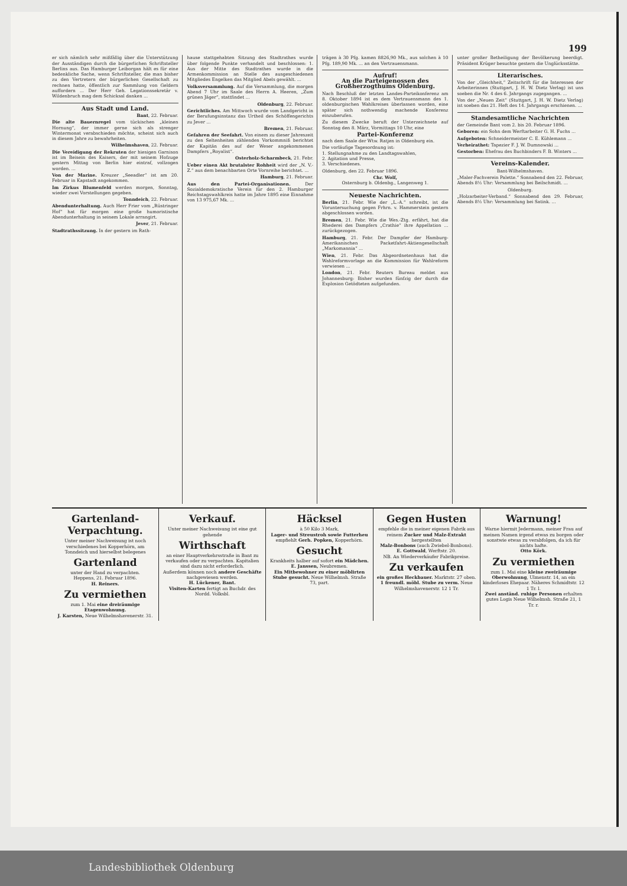199
er sich nämlich sehr mißfällig über die Unterstützung der Ausständigen durch die bürgerlichen Schriftsteller Berlins aus. Das Hamburger Leiborgan hält es für eine bedenkliche Sache, wenn Schriftsteller, die man bisher zu den Vertretern der bürgerlichen Gesellschaft zu rechnen hatte, öffentlich zur Sammlung von Geldern auffordern ... Der Herr Geh. Legationssekretär v. Wildenbruch mag dem Schicksal danken ...
Aus Stadt und Land.
Bant, 22. Februar.
Die alte Bauernregel vom tückischen „kleinen Hornung“, der immer gerne sich als strenger Wintermonat verabschieden möchte, scheint sich auch in diesem Jahre zu bewahrheiten.
Wilhelmshaven, 22. Februar.
Die Vereidigung der Rekruten der hiesigen Garnison ist im Beisein des Kaisers, der mit seinem Hofzuge gestern Mittag von Berlin hier eintraf, vollzogen worden. ...
Von der Marine. Kreuzer „Seeadler“ ist am 20. Februar in Kapstadt angekommen.
Im Zirkus Blumenfeld werden morgen, Sonntag, wieder zwei Vorstellungen gegeben.
Tonndeich, 22. Februar.
Abendunterhaltung. Auch Herr Frier vom „Rüstringer Hof“ hat für morgen eine große humoristische Abendunterhaltung in seinem Lokale arrangirt.
Jever, 21. Februar.
Stadtrathssitzung. In der gestern im Rath-
hause stattgehabten Sitzung des Stadtrathes wurde über folgende Punkte verhandelt und beschlossen: 1. Aus der Mitte des Stadtrathes wurde in die Armenkommission an Stelle des ausgeschiedenen Mitgliedes Engelken das Mitglied Abels gewählt. ...
Volksversammlung. Auf die Versammlung, die morgen Abend 7 Uhr im Saale des Herrn A. Heeren, „Zum grünen Jäger“, stattfindet ...
Oldenburg, 22. Februar.
Gerichtliches. Am Mittwoch wurde vom Landgericht in der Berufungsinstanz das Urtheil des Schöffengerichts zu Jever ...
Bremen, 21. Februar.
Gefahren der Seefahrt. Von einem zu dieser Jahreszeit zu den Seltenheiten zählenden Vorkommniß berichtet der Kapitän des auf der Weser angekommenen Dampfers „Royalist“.
Osterholz-Scharmbeck, 21. Febr.
Ueber einen Akt brutalster Rohheit wird der „N. V.-Z.“ aus dem benachbarten Orte Vornreihe berichtet. ...
Hamburg, 21. Februar.
Aus den Partei-Organisationen. Der Sozialdemokratische Verein für den 2. Hamburger Reichstagswahlkreis hatte im Jahre 1895 eine Einnahme von 13 975,67 Mk. ...
trägen à 30 Pfg. kamen 8826,90 Mk., aus solchen à 10 Pfg. 189,90 Mk. ... an den Vertrauensmann.
Aufruf!
An die Parteigenossen des Großherzogthums Oldenburg.
Nach Beschluß der letzten Landes-Parteikonferenz am 8. Oktober 1894 ist es dem Vertrauensmann des 1. oldenburgischen Wahlkreises überlassen worden, eine später sich nothwendig machende Konferenz einzuberufen.
Zu diesem Zwecke beruft der Unterzeichnete auf Sonntag den 8. März, Vormittags 10 Uhr, eine
Partei-Konferenz
nach dem Saale der Wtw. Ratjen in Oldenburg ein.
Die vorläufige Tagesordnung ist:
1. Stellungnahme zu den Landtagswahlen,
2. Agitation und Presse,
3. Verschiedenes.
Oldenburg, den 22. Februar 1896.
Chr. Wolf,
Osternburg b. Oldenbg., Langenweg 1.
Neueste Nachrichten.
Berlin, 21. Febr. Wie der „L.-A.“ schreibt, ist die Voruntersuchung gegen Frhrn. v. Hammerstein gestern abgeschlossen worden.
Bremen, 21. Febr. Wie die Wes.-Ztg. erfährt, hat die Rhederei des Dampfers „Crathie“ ihre Appellation ... zurückgezogen.
Hamburg, 21. Febr. Der Dampfer der Hamburg-Amerikanischen Packetfahrt-Aktiengesellschaft „Markomannia“ ...
Wien, 21. Febr. Das Abgeordnetenhaus hat die Wahlreformvorlage an die Kommission für Wahlreform verwiesen ...
London, 21. Febr. Reuters Bureau meldet aus Johannesburg: Bisher wurden fünfzig der durch die Explosion Getödteten aufgefunden.
unter großer Betheiligung der Bevölkerung beerdigt. Präsident Krüger besuchte gestern die Unglücksstätte.
Literarisches.
Von der „Gleichheit,“ Zeitschrift für die Interessen der Arbeiterinnen (Stuttgart, J. H. W. Dietz Verlag) ist uns soeben die Nr. 4 des 6. Jahrgangs zugegangen. ...
Von der „Neuen Zeit“ (Stuttgart, J. H. W. Dietz Verlag) ist soeben das 21. Heft des 14. Jahrgangs erschienen. ...
Standesamtliche Nachrichten
der Gemeinde Bant vom 2. bis 20. Februar 1896.
Geboren: ein Sohn dem Werftarbeiter G. H. Fuchs ...
Aufgeboten: Schneidermeister C. E. Kühlemann ...
Verheirathet: Tapezier F. J. W. Dumnowski ...
Gestorben: Ehefrau des Buchbinders F. B. Winters ...
Vereins-Kalender.
Bant-Wilhelmshaven.
„Maler-Fachverein Palette.“ Sonnabend den 22. Februar, Abends 8½ Uhr: Versammlung bei Beilschmidt. ...
Oldenburg.
„Holzarbeiter-Verband.“ Sonnabend den 29. Februar, Abends 8½ Uhr: Versammlung bei Satink. ...
Gartenland-Verpachtung.
Unter meiner Nachweisung ist noch verschiedenes bei Kopperhörn, am Tonndeich und hierselbst belegenes
Gartenland
unter der Hand zu verpachten.
Heppens, 21. Februar 1896.
H. Reiners.
Zu vermiethen
zum 1. Mai eine dreiräumige Etagenwohnung.
J. Karsten, Neue Wilhelmshavenerstr. 31.
Verkauf.
Unter meiner Nachweisung ist eine gut gehende
Wirthschaft
an einer Hauptverkehrsstraße in Bant zu verkaufen oder zu verpachten. Kapitalien sind dazu nicht erforderlich.
Außerdem können noch andere Geschäfte nachgewiesen werden.
H. Lückener, Bant.
Visiten-Karten fertigt an Buchdr. des Nordd. Volksbl.
Häcksel
à 50 Kilo 3 Mark,
Lager- und Streustroh sowie Futterheu
empfiehlt Gerh. Popken, Kopperhörn.
Gesucht
Krankheits halber auf sofort ein Mädchen.
E. Janssen, Neubremen.
Ein Mitbewohner zu einer möblirten Stube gesucht. Neue Wilhelmsh. Straße 73, part.
Gegen Husten
empfehle die in meiner eigenen Fabrik aus reinem Zucker und Malz-Extrakt hergestellten
Malz-Bonbons (auch Zwiebel-Bonbons).
E. Gottwald, Werftstr. 20.
NB. An Wiederverkäufer Fabrikpreise.
Zu verkaufen
ein großes Heckbauer. Marktstr. 27 oben.
1 freundl. möbl. Stube zu verm. Neue Wilhelmshavenerstr. 12 1 Tr.
Warnung!
Warne hiermit Jedermann, meiner Frau auf meinen Namen irgend etwas zu borgen oder sonstwie etwas zu verabfolgen, da ich für nichts hafte.
Otto Körk.
Zu vermiethen
zum 1. Mai eine kleine zweiräumige Oberwohnung, Ulmenstr. 14, an ein kinderloses Ehepaar. Näheres Schmidtstr. 12 1 Tr. l.
Zwei anständ. ruhige Personen erhalten gutes Logis Neue Wilhelmsh. Straße 21, 1 Tr. r.
Landesbibliothek Oldenburg